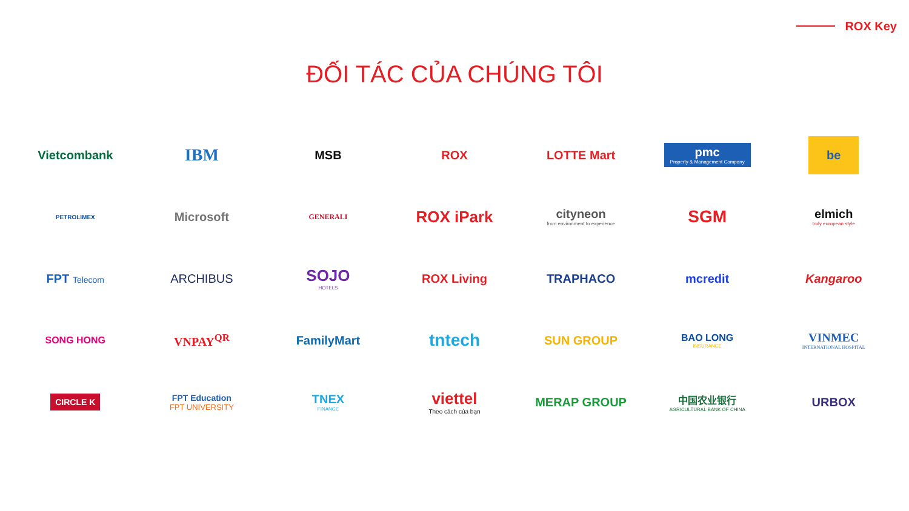ROX Key
ĐỐI TÁC CỦA CHÚNG TÔI
Vietcombank
IBM
MSB
ROX
LOTTE Mart
pmc
Property & Management Company
be
PETROLIMEX
Microsoft
GENERALI
ROX iPark
cityneon
from environment to experience
SGM
elmich
truly european style
FPT Telecom
ARCHIBUS
SOJO
HOTELS
ROX Living
TRAPHACO
mcredit
Kangaroo
SONG HONG
VNPAY<sup>QR</sup>
FamilyMart
tntech
SUN GROUP
BAO LONG
INSURANCE
VINMEC
INTERNATIONAL HOSPITAL
CIRCLE K
FPT Education
FPT UNIVERSITY
TNEX
FINANCE
viettel
Theo cách của bạn
MERAP GROUP
中国农业银行
AGRICULTURAL BANK OF CHINA
URBOX